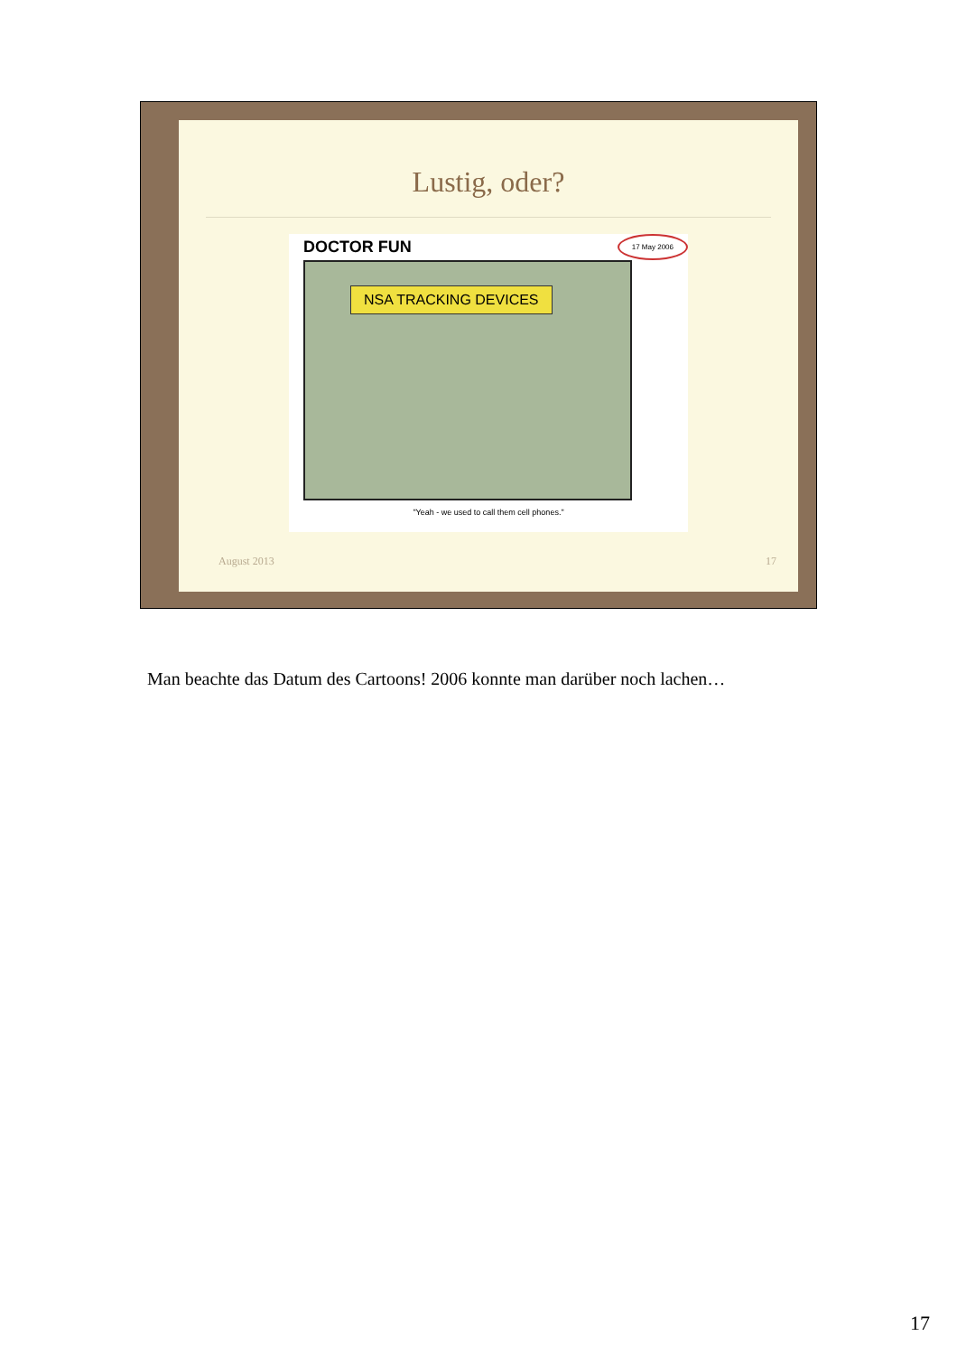Lustig, oder?
DOCTOR FUN
17 May 2006
NSA TRACKING DEVICES
"Yeah - we used to call them cell phones."
August 2013 17
Man beachte das Datum des Cartoons! 2006 konnte man darüber noch lachen…
17